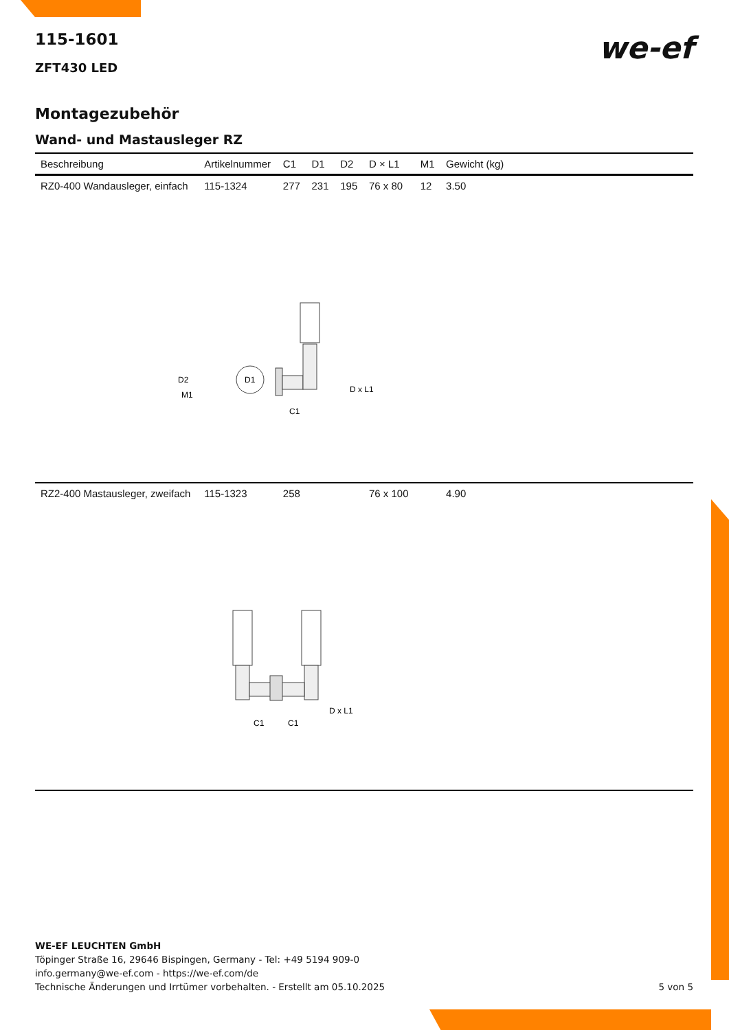we-ef
115-1601
ZFT430 LED
Montagezubehör
Wand- und Mastausleger RZ
| Beschreibung | Artikelnummer | C1 | D1 | D2 | D × L1 | M1 | Gewicht (kg) | |
| --- | --- | --- | --- | --- | --- | --- | --- | --- |
| RZ0-400 Wandausleger, einfach | 115-1324 | 277 | 231 | 195 | 76 x 80 | 12 | 3.50 | |
| D2 D1 M1 D x L1 C1 | | | | | | | | |
| RZ2-400 Mastausleger, zweifach | 115-1323 | 258 | | | 76 x 100 | | 4.90 | |
| D x L1 C1 C1 | | | | | | | | |
WE-EF LEUCHTEN GmbH
Töpinger Straße 16, 29646 Bispingen, Germany - Tel: +49 5194 909-0
info.germany@we-ef.com - https://we-ef.com/de
Technische Änderungen und Irrtümer vorbehalten. - Erstellt am 05.10.2025 5 von 5